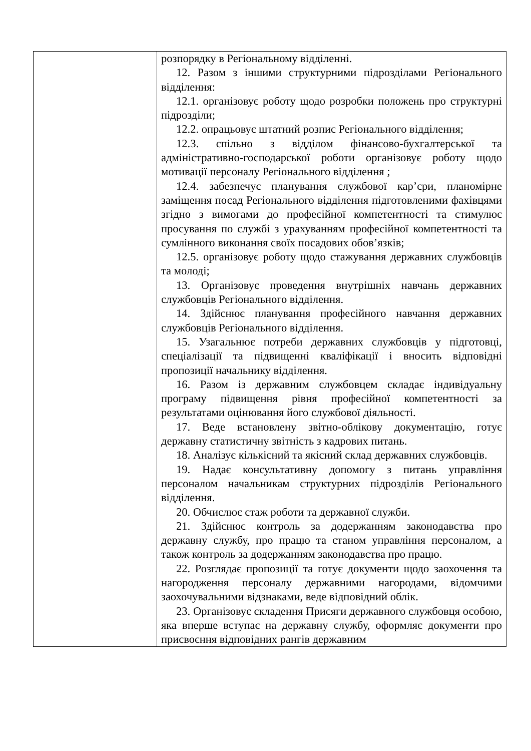| | розпорядку в Регіональному відділенні. 12. Разом з іншими структурними підрозділами Регіонального відділення: 12.1. організовує роботу щодо розробки положень про структурні підрозділи; 12.2. опрацьовує штатний розпис Регіонального відділення; 12.3. спільно з відділом фінансово-бухгалтерської та адміністративно-господарської роботи організовує роботу щодо мотивації персоналу Регіонального відділення ; 12.4. забезпечує планування службової кар’єри, планомірне заміщення посад Регіонального відділення підготовленими фахівцями згідно з вимогами до професійної компетентності та стимулює просування по службі з урахуванням професійної компетентності та сумлінного виконання своїх посадових обов’язків; 12.5. організовує роботу щодо стажування державних службовців та молоді; 13. Організовує проведення внутрішніх навчань державних службовців Регіонального відділення. 14. Здійснює планування професійного навчання державних службовців Регіонального відділення. 15. Узагальнює потреби державних службовців у підготовці, спеціалізації та підвищенні кваліфікації і вносить відповідні пропозиції начальнику відділення. 16. Разом із державним службовцем складає індивідуальну програму підвищення рівня професійної компетентності за результатами оцінювання його службової діяльності. 17. Веде встановлену звітно-облікову документацію, готує державну статистичну звітність з кадрових питань. 18. Аналізує кількісний та якісний склад державних службовців. 19. Надає консультативну допомогу з питань управління персоналом начальникам структурних підрозділів Регіонального відділення. 20. Обчислює стаж роботи та державної служби. 21. Здійснює контроль за додержанням законодавства про державну службу, про працю та станом управління персоналом, а також контроль за додержанням законодавства про працю. 22. Розглядає пропозиції та готує документи щодо заохочення та нагородження персоналу державними нагородами, відомчими заохочувальними відзнаками, веде відповідний облік. 23. Організовує складення Присяги державного службовця особою, яка вперше вступає на державну службу, оформляє документи про присвоєння відповідних рангів державним |